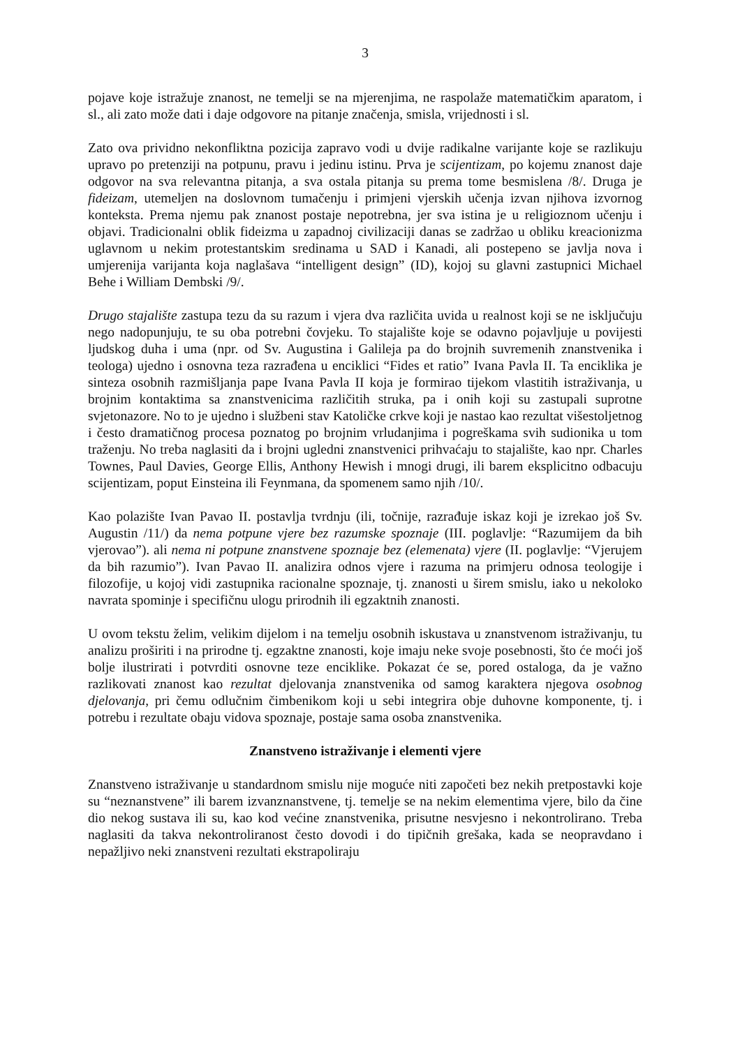3
pojave koje istražuje znanost, ne temelji se na mjerenjima, ne raspolaže matematičkim aparatom, i sl., ali zato može dati i daje odgovore na pitanje značenja, smisla, vrijednosti i sl.
Zato ova prividno nekonfliktna pozicija zapravo vodi u dvije radikalne varijante koje se razlikuju upravo po pretenziji na potpunu, pravu i jedinu istinu. Prva je scijentizam, po kojemu znanost daje odgovor na sva relevantna pitanja, a sva ostala pitanja su prema tome besmislena /8/. Druga je fideizam, utemeljen na doslovnom tumačenju i primjeni vjerskih učenja izvan njihova izvornog konteksta. Prema njemu pak znanost postaje nepotrebna, jer sva istina je u religioznom učenju i objavi. Tradicionalni oblik fideizma u zapadnoj civilizaciji danas se zadržao u obliku kreacionizma uglavnom u nekim protestantskim sredinama u SAD i Kanadi, ali postepeno se javlja nova i umjerenija varijanta koja naglašava “intelligent design” (ID), kojoj su glavni zastupnici Michael Behe i William Dembski /9/.
Drugo stajalište zastupa tezu da su razum i vjera dva različita uvida u realnost koji se ne isključuju nego nadopunjuju, te su oba potrebni čovjeku. To stajalište koje se odavno pojavljuje u povijesti ljudskog duha i uma (npr. od Sv. Augustina i Galileja pa do brojnih suvremenih znanstvenika i teologa) ujedno i osnovna teza razrađena u enciklici “Fides et ratio” Ivana Pavla II. Ta enciklika je sinteza osobnih razmišljanja pape Ivana Pavla II koja je formirao tijekom vlastitih istraživanja, u brojnim kontaktima sa znanstvenicima različitih struka, pa i onih koji su zastupali suprotne svjetonazore. No to je ujedno i službeni stav Katoličke crkve koji je nastao kao rezultat višestoljetnog i često dramatičnog procesa poznatog po brojnim vrludanjima i pogreškama svih sudionika u tom traženju. No treba naglasiti da i brojni ugledni znanstvenici prihvaćaju to stajalište, kao npr. Charles Townes, Paul Davies, George Ellis, Anthony Hewish i mnogi drugi, ili barem eksplicitno odbacuju scijentizam, poput Einsteina ili Feynmana, da spomenem samo njih /10/.
Kao polazište Ivan Pavao II. postavlja tvrdnju (ili, točnije, razrađuje iskaz koji je izrekao još Sv. Augustin /11/) da nema potpune vjere bez razumske spoznaje (III. poglavlje: “Razumijem da bih vjerovao”). ali nema ni potpune znanstvene spoznaje bez (elemenata) vjere (II. poglavlje: “Vjerujem da bih razumio”). Ivan Pavao II. analizira odnos vjere i razuma na primjeru odnosa teologije i filozofije, u kojoj vidi zastupnika racionalne spoznaje, tj. znanosti u širem smislu, iako u nekoloko navrata spominje i specifičnu ulogu prirodnih ili egzaktnih znanosti.
U ovom tekstu želim, velikim dijelom i na temelju osobnih iskustava u znanstvenom istraživanju, tu analizu proširiti i na prirodne tj. egzaktne znanosti, koje imaju neke svoje posebnosti, što će moći još bolje ilustrirati i potvrditi osnovne teze enciklike. Pokazat će se, pored ostaloga, da je važno razlikovati znanost kao rezultat djelovanja znanstvenika od samog karaktera njegova osobnog djelovanja, pri čemu odlučnim čimbenikom koji u sebi integrira obje duhovne komponente, tj. i potrebu i rezultate obaju vidova spoznaje, postaje sama osoba znanstvenika.
Znanstveno istraživanje i elementi vjere
Znanstveno istraživanje u standardnom smislu nije moguće niti započeti bez nekih pretpostavki koje su “neznanstvene” ili barem izvanznanstvene, tj. temelje se na nekim elementima vjere, bilo da čine dio nekog sustava ili su, kao kod većine znanstvenika, prisutne nesvjesno i nekontrolirano. Treba naglasiti da takva nekontroliranost često dovodi i do tipičnih grešaka, kada se neopravdano i nepažljivo neki znanstveni rezultati ekstrapoliraju